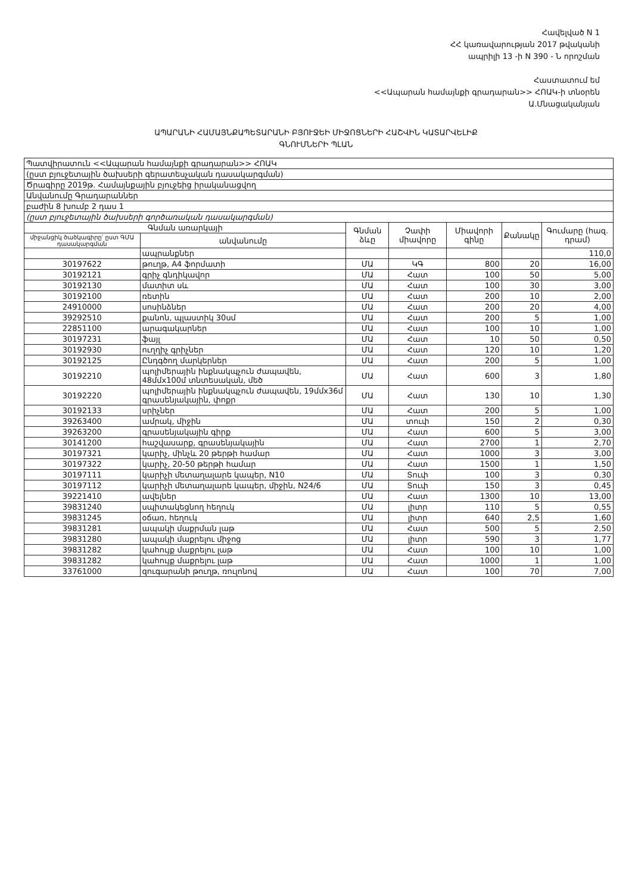Հավելված N 1
ՀՀ կառավարության 2017 թվականի
ապրիլի 13 -ի N 390 - Ն որոշման
Հաստատում եմ
<<Ապարան համայնքի գրադարան>> ՀՈԱԿ-ի տնօրեն
Ա.Մնացականյան
ԱՊԱՐԱՆԻ ՀԱՄԱՅՆՔԱՊԵՏԱՐԱՆԻ ԲՅՈՒՋԵԻ ՄԻՋՈՑՆԵՐԻ ՀԱՇՎԻՆ ԿԱՏԱՐՎԵԼԻՔ
ԳՆՈՒՄՆԵՐԻ ՊԼԱՆ
| Պատվիրատուն <<Ապարան համայնքի գրադարան>> ՀՈԱԿ | | | | | | |
| (ըստ բյուջետային ծախսերի գերատեսչական դասակարգման) | | | | | | |
| Ծրագիրը 2019թ. Համայնքային բյուջեից իրականացվող | | | | | | |
| Անվանումը Գրադարաններ | | | | | | |
| բաժին 8 խումբ 2 դաս 1 | | | | | | |
| (ըստ բյուջետային ծախսերի գործառական դասակարգման) | | | | | | |
| Գնման առարկայի | | Գնման ձևը | Չափի միավորը | Միավորի գինը | Քանակը | Գումարը (հազ. դրամ) |
| միջանցիկ ծածկագիրը՝ ըստ ԳՄԱ դասակարգման | անվանումը | | | | | |
| | ապրանքներ | | | | | 110,0 |
| 30197622 | թուղթ, A4 ֆորմատի | ՄԱ | ԿԳ | 800 | 20 | 16,00 |
| 30192121 | գրիչ գնդիկավոր | ՄԱ | Հատ | 100 | 50 | 5,00 |
| 30192130 | մատիտ սև | ՄԱ | Հատ | 100 | 30 | 3,00 |
| 30192100 | ռետին | ՄԱ | Հատ | 200 | 10 | 2,00 |
| 24910000 | սոսինձներ | ՄԱ | Հատ | 200 | 20 | 4,00 |
| 39292510 | քանոն, պլաստիկ 30սմ | ՄԱ | Հատ | 200 | 5 | 1,00 |
| 22851100 | արագակարներ | ՄԱ | Հատ | 100 | 10 | 1,00 |
| 30197231 | ֆայլ | ՄԱ | Հատ | 10 | 50 | 0,50 |
| 30192930 | ուղղիչ գրիչներ | ՄԱ | Հատ | 120 | 10 | 1,20 |
| 30192125 | Ընդգծող մարկերներ | ՄԱ | Հատ | 200 | 5 | 1,00 |
| 30192210 | պոլիմերային ինքնակպչուն ժապավեն, 48մմx100մ տնտեսական, մեծ | ՄԱ | Հատ | 600 | 3 | 1,80 |
| 30192220 | պոլիմերային ինքնակպչուն ժապավեն, 19մմx36մ գրասենյակային, փոքր | ՄԱ | Հատ | 130 | 10 | 1,30 |
| 30192133 | սրիչներ | ՄԱ | Հատ | 200 | 5 | 1,00 |
| 39263400 | ամրակ, միջին | ՄԱ | տուփ | 150 | 2 | 0,30 |
| 39263200 | գրասենյակային գիրք | ՄԱ | Հատ | 600 | 5 | 3,00 |
| 30141200 | հաշվասարք, գրասենյակային | ՄԱ | Հատ | 2700 | 1 | 2,70 |
| 30197321 | կարիչ, մինչև 20 թերթի համար | ՄԱ | Հատ | 1000 | 3 | 3,00 |
| 30197322 | կարիչ, 20-50 թերթի համար | ՄԱ | Հատ | 1500 | 1 | 1,50 |
| 30197111 | կարիչի մետաղալարե կապեր, N10 | ՄԱ | Տուփ | 100 | 3 | 0,30 |
| 30197112 | կարիչի մետաղալարե կապեր, միջին, N24/6 | ՄԱ | Տուփ | 150 | 3 | 0,45 |
| 39221410 | ավելներ | ՄԱ | Հատ | 1300 | 10 | 13,00 |
| 39831240 | սպիտակեցնող հեղուկ | ՄԱ | լիտր | 110 | 5 | 0,55 |
| 39831245 | օճառ, հեղուկ | ՄԱ | լիտր | 640 | 2,5 | 1,60 |
| 39831281 | ապակի մաքրման լաթ | ՄԱ | Հատ | 500 | 5 | 2,50 |
| 39831280 | ապակի մաքրելու միջոց | ՄԱ | լիտր | 590 | 3 | 1,77 |
| 39831282 | կահույք մաքրելու լաթ | ՄԱ | Հատ | 100 | 10 | 1,00 |
| 39831282 | կահույք մաքրելու լաթ | ՄԱ | Հատ | 1000 | 1 | 1,00 |
| 33761000 | զուգարանի թուղթ, ռուլոնով | ՄԱ | Հատ | 100 | 70 | 7,00 |